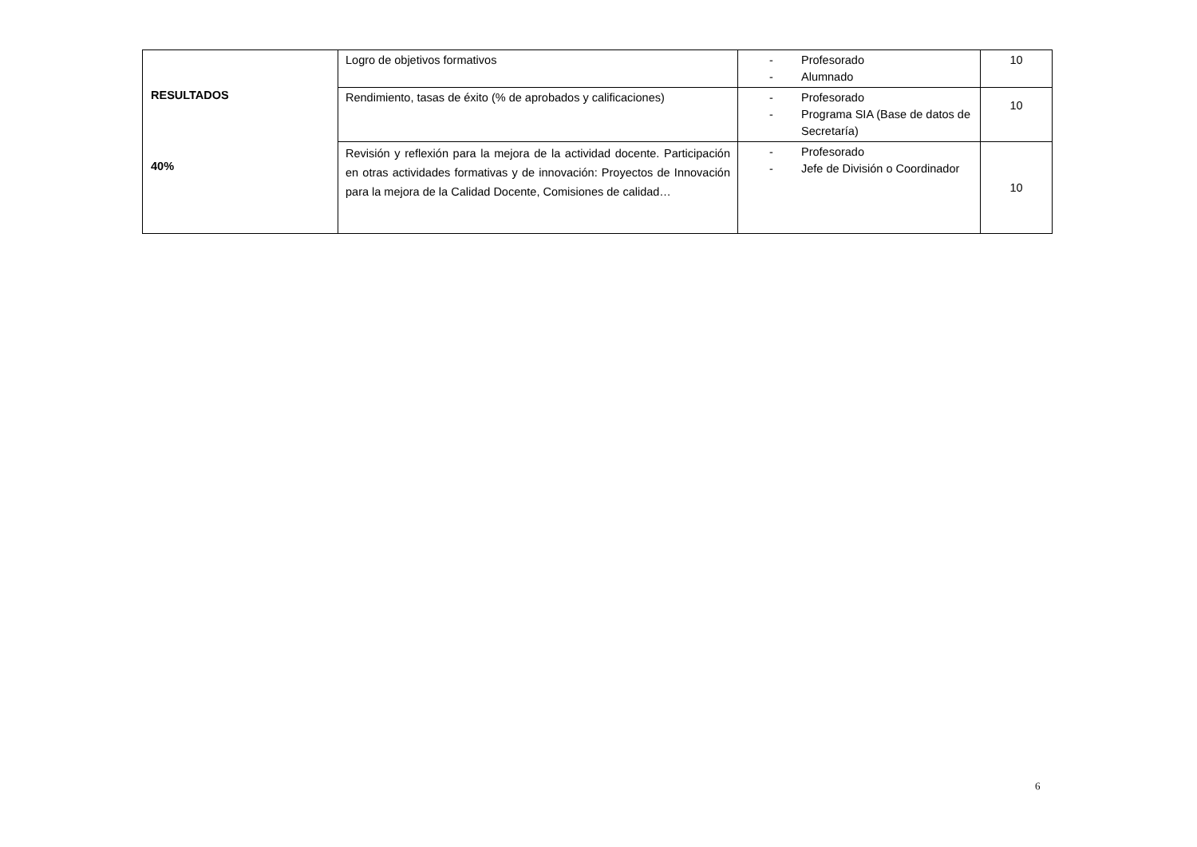| RESULTADOS 40% | Logro de objetivos formativos | - Profesorado - Alumnado | 10 |
| | Rendimiento, tasas de éxito (% de aprobados y calificaciones) | - Profesorado - Programa SIA (Base de datos de Secretaría) | 10 |
| | Revisión y reflexión para la mejora de la actividad docente. Participación en otras actividades formativas y de innovación: Proyectos de Innovación para la mejora de la Calidad Docente, Comisiones de calidad… | - Profesorado - Jefe de División o Coordinador | 10 |
6